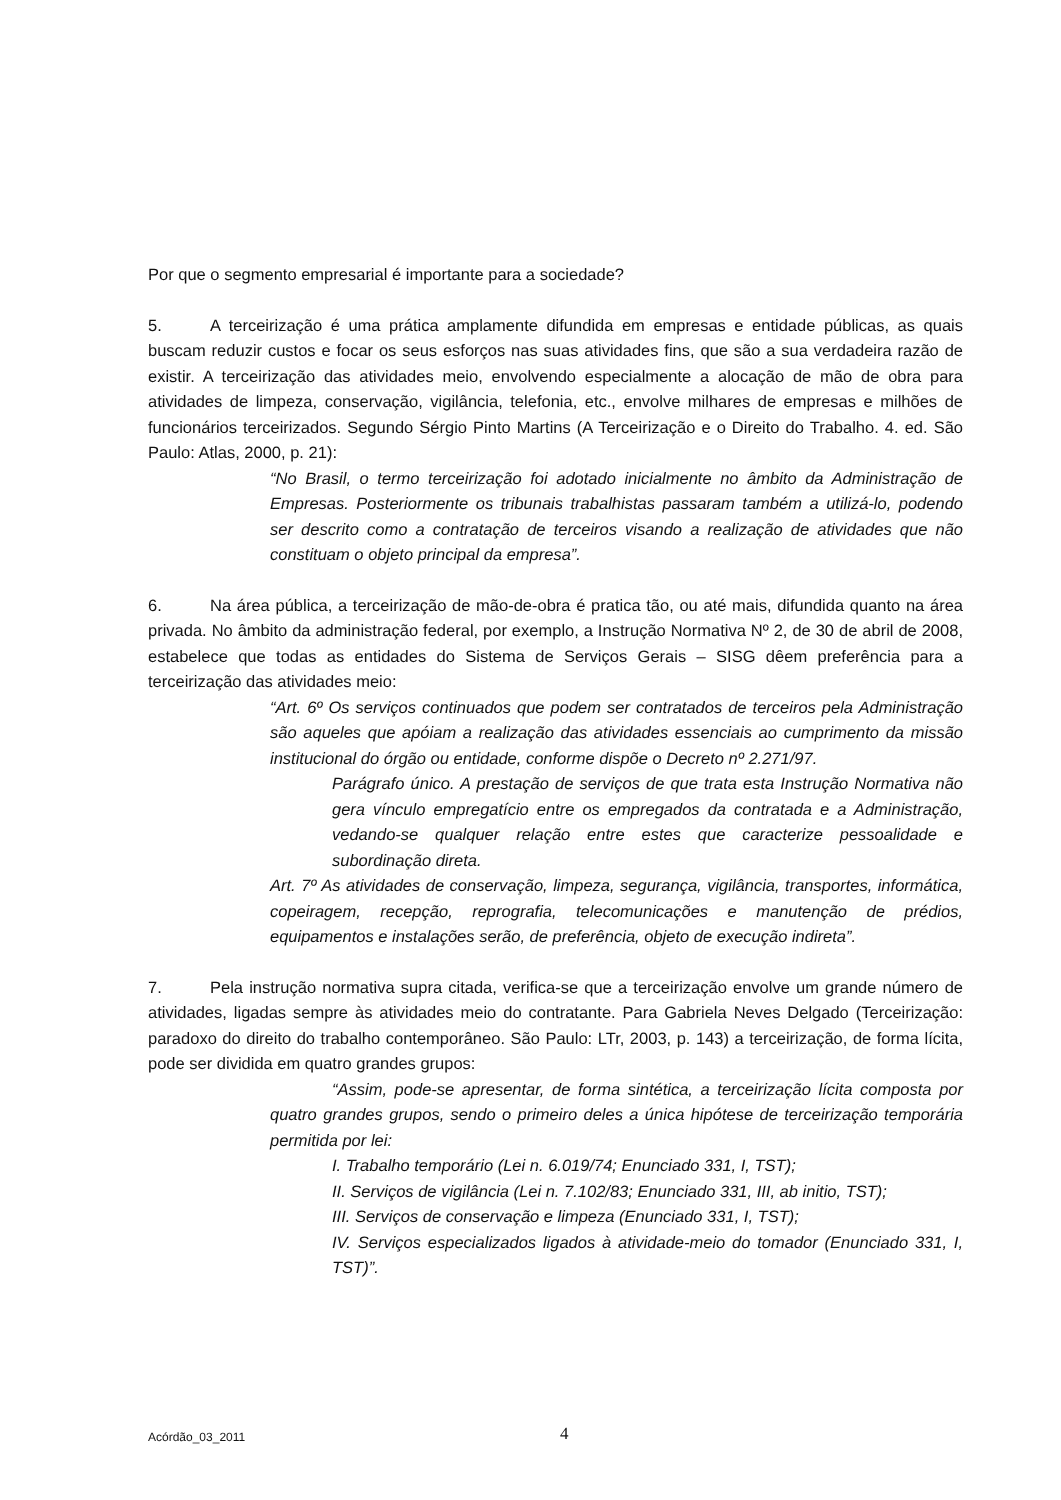Por que o segmento empresarial é importante para a sociedade?
5. A terceirização é uma prática amplamente difundida em empresas e entidade públicas, as quais buscam reduzir custos e focar os seus esforços nas suas atividades fins, que são a sua verdadeira razão de existir. A terceirização das atividades meio, envolvendo especialmente a alocação de mão de obra para atividades de limpeza, conservação, vigilância, telefonia, etc., envolve milhares de empresas e milhões de funcionários terceirizados. Segundo Sérgio Pinto Martins (A Terceirização e o Direito do Trabalho. 4. ed. São Paulo: Atlas, 2000, p. 21):
“No Brasil, o termo terceirização foi adotado inicialmente no âmbito da Administração de Empresas. Posteriormente os tribunais trabalhistas passaram também a utilizá-lo, podendo ser descrito como a contratação de terceiros visando a realização de atividades que não constituam o objeto principal da empresa”.
6. Na área pública, a terceirização de mão-de-obra é pratica tão, ou até mais, difundida quanto na área privada. No âmbito da administração federal, por exemplo, a Instrução Normativa Nº 2, de 30 de abril de 2008, estabelece que todas as entidades do Sistema de Serviços Gerais – SISG dêem preferência para a terceirização das atividades meio:
“Art. 6º Os serviços continuados que podem ser contratados de terceiros pela Administração são aqueles que apóiam a realização das atividades essenciais ao cumprimento da missão institucional do órgão ou entidade, conforme dispõe o Decreto nº 2.271/97.
Parágrafo único. A prestação de serviços de que trata esta Instrução Normativa não gera vínculo empregatício entre os empregados da contratada e a Administração, vedando-se qualquer relação entre estes que caracterize pessoalidade e subordinação direta.
Art. 7º As atividades de conservação, limpeza, segurança, vigilância, transportes, informática, copeiragem, recepção, reprografia, telecomunicações e manutenção de prédios, equipamentos e instalações serão, de preferência, objeto de execução indireta”.
7. Pela instrução normativa supra citada, verifica-se que a terceirização envolve um grande número de atividades, ligadas sempre às atividades meio do contratante. Para Gabriela Neves Delgado (Terceirização: paradoxo do direito do trabalho contemporâneo. São Paulo: LTr, 2003, p. 143) a terceirização, de forma lícita, pode ser dividida em quatro grandes grupos:
“Assim, pode-se apresentar, de forma sintética, a terceirização lícita composta por quatro grandes grupos, sendo o primeiro deles a única hipótese de terceirização temporária permitida por lei:
I. Trabalho temporário (Lei n. 6.019/74; Enunciado 331, I, TST);
II. Serviços de vigilância (Lei n. 7.102/83; Enunciado 331, III, ab initio, TST);
III. Serviços de conservação e limpeza (Enunciado 331, I, TST);
IV. Serviços especializados ligados à atividade-meio do tomador (Enunciado 331, I, TST)”.
Acórdão_03_2011 4